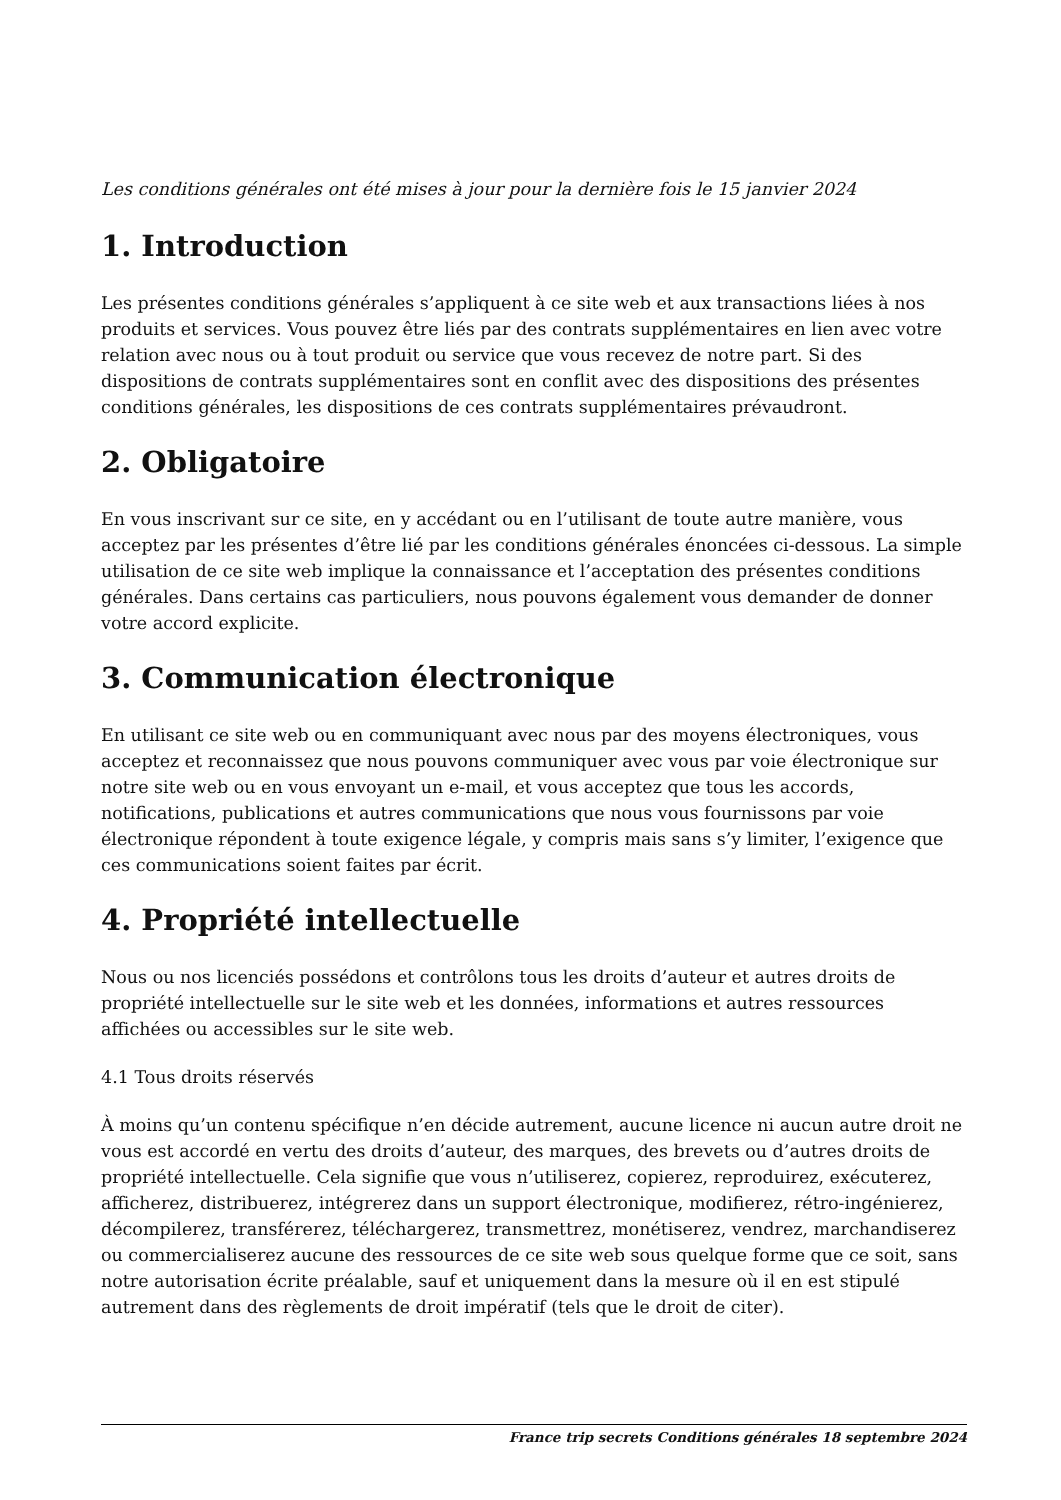Les conditions générales ont été mises à jour pour la dernière fois le 15 janvier 2024
1. Introduction
Les présentes conditions générales s’appliquent à ce site web et aux transactions liées à nos produits et services. Vous pouvez être liés par des contrats supplémentaires en lien avec votre relation avec nous ou à tout produit ou service que vous recevez de notre part. Si des dispositions de contrats supplémentaires sont en conflit avec des dispositions des présentes conditions générales, les dispositions de ces contrats supplémentaires prévaudront.
2. Obligatoire
En vous inscrivant sur ce site, en y accédant ou en l’utilisant de toute autre manière, vous acceptez par les présentes d’être lié par les conditions générales énoncées ci-dessous. La simple utilisation de ce site web implique la connaissance et l’acceptation des présentes conditions générales. Dans certains cas particuliers, nous pouvons également vous demander de donner votre accord explicite.
3. Communication électronique
En utilisant ce site web ou en communiquant avec nous par des moyens électroniques, vous acceptez et reconnaissez que nous pouvons communiquer avec vous par voie électronique sur notre site web ou en vous envoyant un e-mail, et vous acceptez que tous les accords, notifications, publications et autres communications que nous vous fournissons par voie électronique répondent à toute exigence légale, y compris mais sans s’y limiter, l’exigence que ces communications soient faites par écrit.
4. Propriété intellectuelle
Nous ou nos licenciés possédons et contrôlons tous les droits d’auteur et autres droits de propriété intellectuelle sur le site web et les données, informations et autres ressources affichées ou accessibles sur le site web.
4.1 Tous droits réservés
À moins qu’un contenu spécifique n’en décide autrement, aucune licence ni aucun autre droit ne vous est accordé en vertu des droits d’auteur, des marques, des brevets ou d’autres droits de propriété intellectuelle. Cela signifie que vous n’utiliserez, copierez, reproduirez, exécuterez, afficherez, distribuerez, intégrerez dans un support électronique, modifierez, rétro-ingénierez, décompilerez, transférerez, téléchargerez, transmettrez, monétiserez, vendrez, marchandiserez ou commercialiserez aucune des ressources de ce site web sous quelque forme que ce soit, sans notre autorisation écrite préalable, sauf et uniquement dans la mesure où il en est stipulé autrement dans des règlements de droit impératif (tels que le droit de citer).
France trip secrets Conditions générales 18 septembre 2024